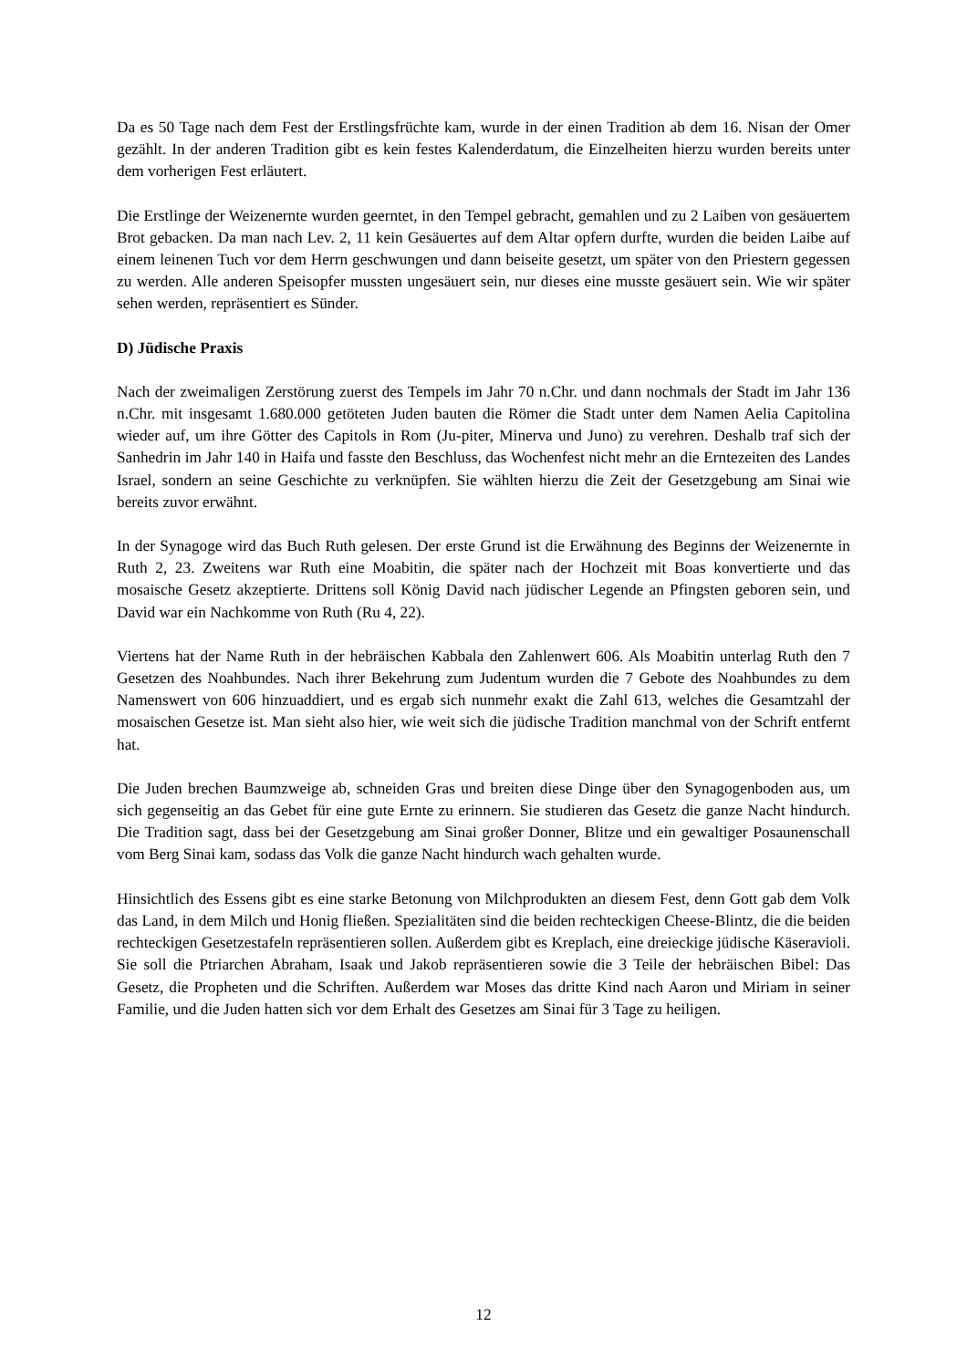Da es 50 Tage nach dem Fest der Erstlingsfrüchte kam, wurde in der einen Tradition ab dem 16. Nisan der Omer gezählt. In der anderen Tradition gibt es kein festes Kalenderdatum, die Einzelheiten hierzu wurden bereits unter dem vorherigen Fest erläutert.
Die Erstlinge der Weizenernte wurden geerntet, in den Tempel gebracht, gemahlen und zu 2 Laiben von gesäuertem Brot gebacken. Da man nach Lev. 2, 11 kein Gesäuertes auf dem Altar opfern durfte, wurden die beiden Laibe auf einem leinenen Tuch vor dem Herrn geschwungen und dann beiseite gesetzt, um später von den Priestern gegessen zu werden. Alle anderen Speisopfer mussten ungesäuert sein, nur dieses eine musste gesäuert sein. Wie wir später sehen werden, repräsentiert es Sünder.
D) Jüdische Praxis
Nach der zweimaligen Zerstörung zuerst des Tempels im Jahr 70 n.Chr. und dann nochmals der Stadt im Jahr 136 n.Chr. mit insgesamt 1.680.000 getöteten Juden bauten die Römer die Stadt unter dem Namen Aelia Capitolina wieder auf, um ihre Götter des Capitols in Rom (Ju-piter, Minerva und Juno) zu verehren. Deshalb traf sich der Sanhedrin im Jahr 140 in Haifa und fasste den Beschluss, das Wochenfest nicht mehr an die Erntezeiten des Landes Israel, sondern an seine Geschichte zu verknüpfen. Sie wählten hierzu die Zeit der Gesetzgebung am Sinai wie bereits zuvor erwähnt.
In der Synagoge wird das Buch Ruth gelesen. Der erste Grund ist die Erwähnung des Beginns der Weizenernte in Ruth 2, 23. Zweitens war Ruth eine Moabitin, die später nach der Hochzeit mit Boas konvertierte und das mosaische Gesetz akzeptierte. Drittens soll König David nach jüdischer Legende an Pfingsten geboren sein, und David war ein Nachkomme von Ruth (Ru 4, 22).
Viertens hat der Name Ruth in der hebräischen Kabbala den Zahlenwert 606. Als Moabitin unterlag Ruth den 7 Gesetzen des Noahbundes. Nach ihrer Bekehrung zum Judentum wurden die 7 Gebote des Noahbundes zu dem Namenswert von 606 hinzuaddiert, und es ergab sich nunmehr exakt die Zahl 613, welches die Gesamtzahl der mosaischen Gesetze ist. Man sieht also hier, wie weit sich die jüdische Tradition manchmal von der Schrift entfernt hat.
Die Juden brechen Baumzweige ab, schneiden Gras und breiten diese Dinge über den Synagogenboden aus, um sich gegenseitig an das Gebet für eine gute Ernte zu erinnern. Sie studieren das Gesetz die ganze Nacht hindurch. Die Tradition sagt, dass bei der Gesetzgebung am Sinai großer Donner, Blitze und ein gewaltiger Posaunenschall vom Berg Sinai kam, sodass das Volk die ganze Nacht hindurch wach gehalten wurde.
Hinsichtlich des Essens gibt es eine starke Betonung von Milchprodukten an diesem Fest, denn Gott gab dem Volk das Land, in dem Milch und Honig fließen. Spezialitäten sind die beiden rechteckigen Cheese-Blintz, die die beiden rechteckigen Gesetzestafeln repräsentieren sollen. Außerdem gibt es Kreplach, eine dreieckige jüdische Käseravioli. Sie soll die Ptriarchen Abraham, Isaak und Jakob repräsentieren sowie die 3 Teile der hebräischen Bibel: Das Gesetz, die Propheten und die Schriften. Außerdem war Moses das dritte Kind nach Aaron und Miriam in seiner Familie, und die Juden hatten sich vor dem Erhalt des Gesetzes am Sinai für 3 Tage zu heiligen.
12